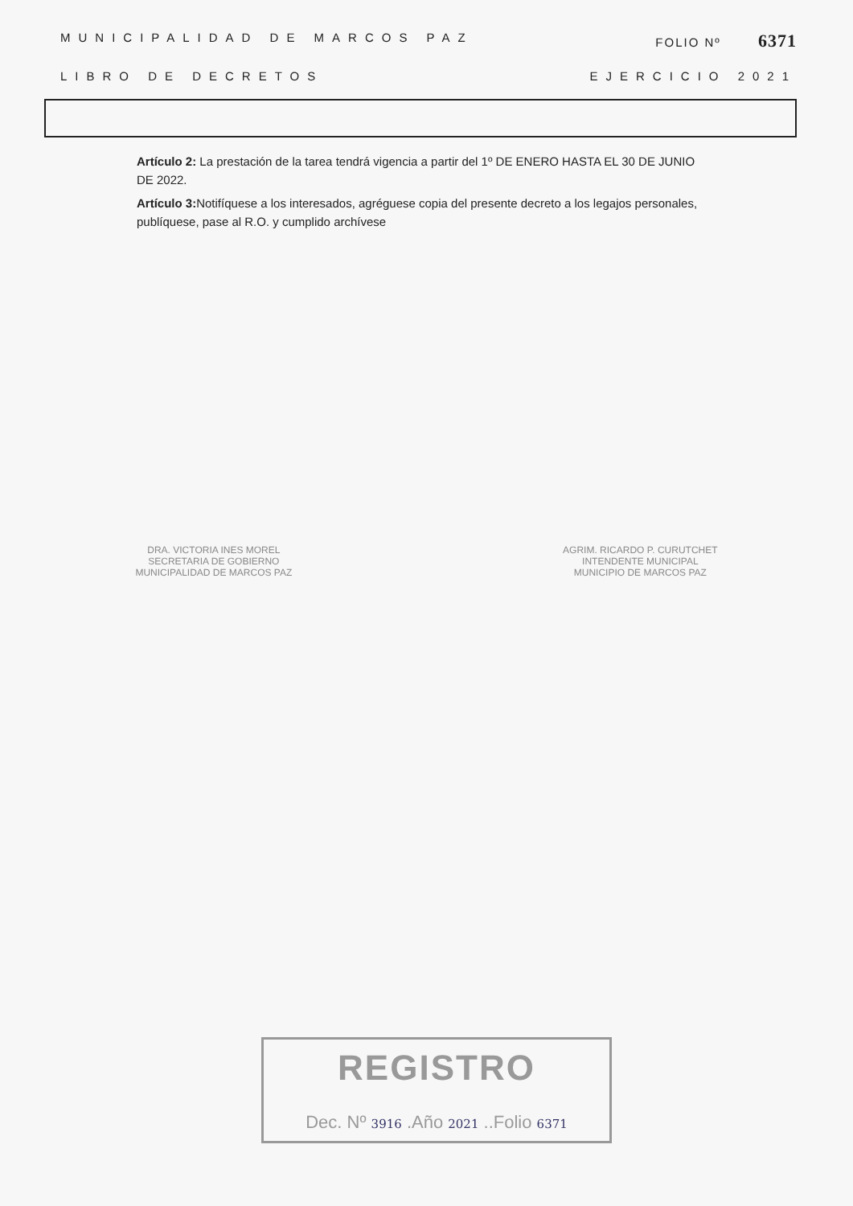MUNICIPALIDAD DE MARCOS PAZ FOLIO Nº 6371
LIBRO DE DECRETOS EJERCICIO 2021
Artículo 2: La prestación de la tarea tendrá vigencia a partir del 1º DE ENERO HASTA EL 30 DE JUNIO DE 2022.
Artículo 3: Notifíquese a los interesados, agréguese copia del presente decreto a los legajos personales, publíquese, pase al R.O. y cumplido archívese
DRA. VICTORIA INES MOREL
SECRETARIA DE GOBIERNO
MUNICIPALIDAD DE MARCOS PAZ
AGRIM. RICARDO P. CURUTCHET
INTENDENTE MUNICIPAL
MUNICIPIO DE MARCOS PAZ
REGISTRO
Dec. Nº 3916 .Año 2021 ..Folio 6371